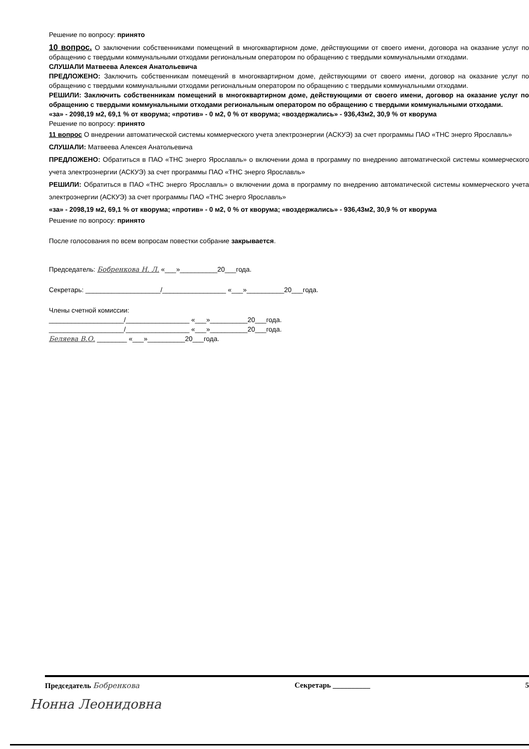Решение по вопросу: принято
10 вопрос. О заключении собственниками помещений в многоквартирном доме, действующими от своего имени, договора на оказание услуг по обращению с твердыми коммунальными отходами региональным оператором по обращению с твердыми коммунальными отходами.
СЛУШАЛИ Матвеева Алексея Анатольевича
ПРЕДЛОЖЕНО: Заключить собственникам помещений в многоквартирном доме, действующими от своего имени, договор на оказание услуг по обращению с твердыми коммунальными отходами региональным оператором по обращению с твердыми коммунальными отходами.
РЕШИЛИ: Заключить собственникам помещений в многоквартирном доме, действующими от своего имени, договор на оказание услуг по обращению с твердыми коммунальными отходами региональным оператором по обращению с твердыми коммунальными отходами.
«за» - 2098,19 м2, 69,1 % от кворума; «против» - 0 м2, 0 % от кворума; «воздержались» - 936,43м2, 30,9 % от кворума
Решение по вопросу: принято
11 вопрос О внедрении автоматической системы коммерческого учета электроэнергии (АСКУЭ) за счет программы ПАО «ТНС энерго Ярославль»
СЛУШАЛИ: Матвеева Алексея Анатольевича
ПРЕДЛОЖЕНО: Обратиться в ПАО «ТНС энерго Ярославль» о включении дома в программу по внедрению автоматической системы коммерческого учета электроэнергии (АСКУЭ) за счет программы ПАО «ТНС энерго Ярославль»
РЕШИЛИ: Обратиться в ПАО «ТНС энерго Ярославль» о включении дома в программу по внедрению автоматической системы коммерческого учета электроэнергии (АСКУЭ) за счет программы ПАО «ТНС энерго Ярославль»
«за» - 2098,19 м2, 69,1 % от кворума; «против» - 0 м2, 0 % от кворума; «воздержались» - 936,43м2, 30,9 % от кворума
Решение по вопросу: принято
После голосования по всем вопросам повестки собрание закрывается.
Председатель: Бобренкова Н. Л. «___»__________20___года.
Секретарь: ____________________/_________________ «___»__________20___года.
Члены счетной комиссии:
____________________/_________________ «___»__________20___года.
____________________/_________________ «___»__________20___года.
Беляева В.О. ________ «___»__________20___года.
Председатель Бобренкова Секретарь __________ 5
Нонна Леонидовна